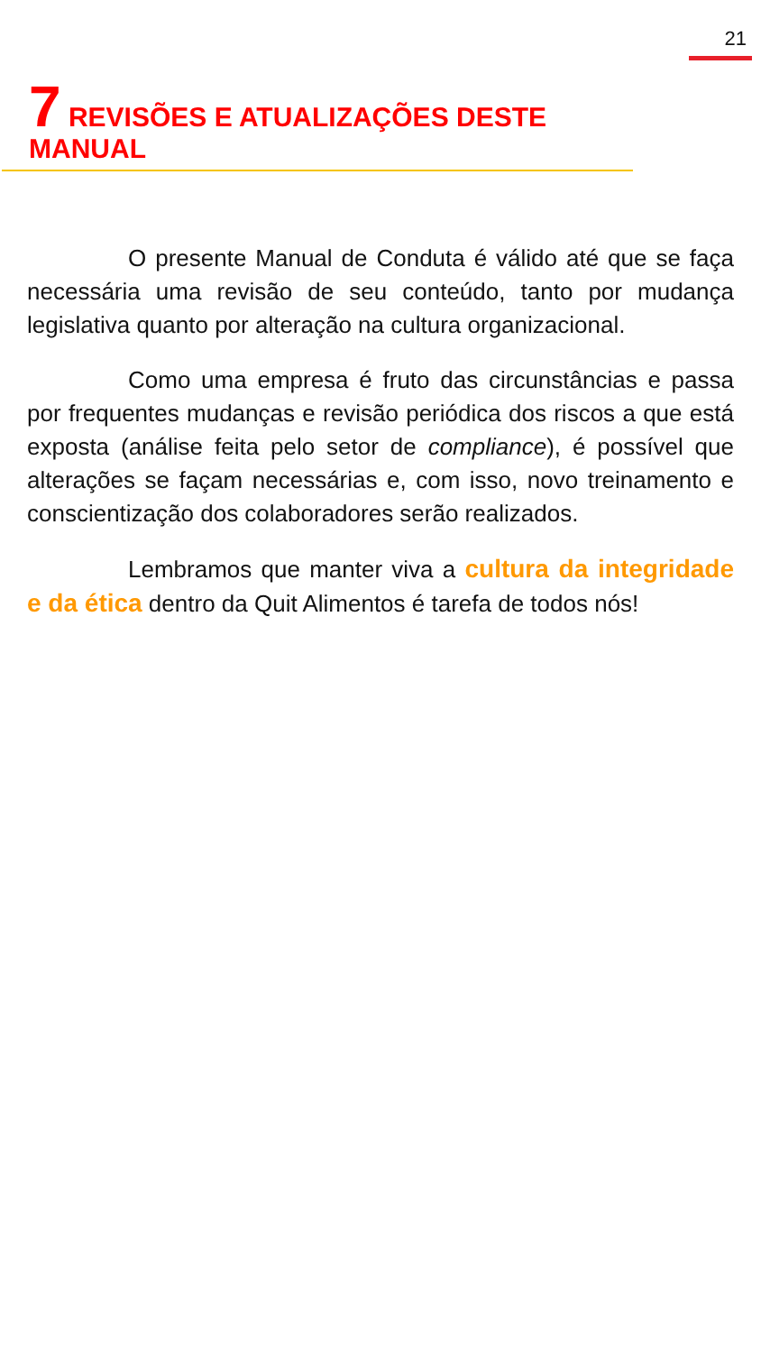21
7 REVISÕES E ATUALIZAÇÕES DESTE MANUAL
O presente Manual de Conduta é válido até que se faça necessária uma revisão de seu conteúdo, tanto por mudança legislativa quanto por alteração na cultura organizacional.
Como uma empresa é fruto das circunstâncias e passa por frequentes mudanças e revisão periódica dos riscos a que está exposta (análise feita pelo setor de compliance), é possível que alterações se façam necessárias e, com isso, novo treinamento e conscientização dos colaboradores serão realizados.
Lembramos que manter viva a cultura da integridade e da ética dentro da Quit Alimentos é tarefa de todos nós!